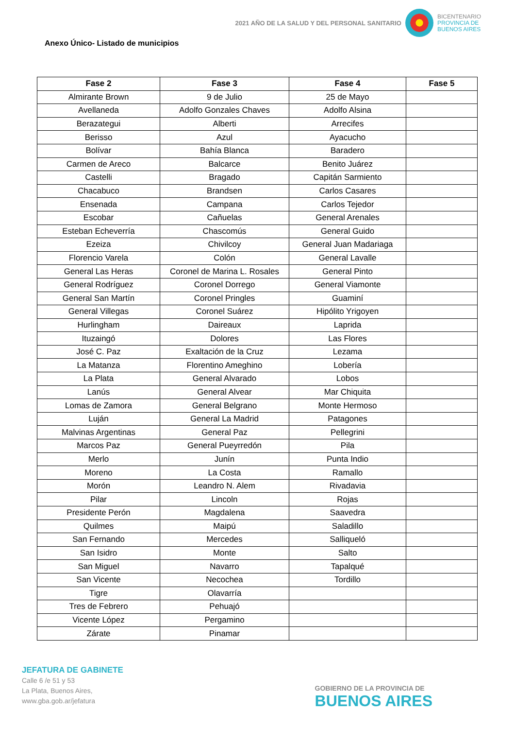2021 AÑO DE LA SALUD Y DEL PERSONAL SANITARIO
BICENTENARIO
PROVINCIA DE
BUENOS AIRES
Anexo Único- Listado de municipios
| Fase 2 | Fase 3 | Fase 4 | Fase 5 |
| --- | --- | --- | --- |
| Almirante Brown | 9 de Julio | 25 de Mayo | |
| Avellaneda | Adolfo Gonzales Chaves | Adolfo Alsina | |
| Berazategui | Alberti | Arrecifes | |
| Berisso | Azul | Ayacucho | |
| Bolívar | Bahía Blanca | Baradero | |
| Carmen de Areco | Balcarce | Benito Juárez | |
| Castelli | Bragado | Capitán Sarmiento | |
| Chacabuco | Brandsen | Carlos Casares | |
| Ensenada | Campana | Carlos Tejedor | |
| Escobar | Cañuelas | General Arenales | |
| Esteban Echeverría | Chascomús | General Guido | |
| Ezeiza | Chivilcoy | General Juan Madariaga | |
| Florencio Varela | Colón | General Lavalle | |
| General Las Heras | Coronel de Marina L. Rosales | General Pinto | |
| General Rodríguez | Coronel Dorrego | General Viamonte | |
| General San Martín | Coronel Pringles | Guaminí | |
| General Villegas | Coronel Suárez | Hipólito Yrigoyen | |
| Hurlingham | Daireaux | Laprida | |
| Ituzaingó | Dolores | Las Flores | |
| José C. Paz | Exaltación de la Cruz | Lezama | |
| La Matanza | Florentino Ameghino | Lobería | |
| La Plata | General Alvarado | Lobos | |
| Lanús | General Alvear | Mar Chiquita | |
| Lomas de Zamora | General Belgrano | Monte Hermoso | |
| Luján | General La Madrid | Patagones | |
| Malvinas Argentinas | General Paz | Pellegrini | |
| Marcos Paz | General Pueyrredón | Pila | |
| Merlo | Junín | Punta Indio | |
| Moreno | La Costa | Ramallo | |
| Morón | Leandro N. Alem | Rivadavia | |
| Pilar | Lincoln | Rojas | |
| Presidente Perón | Magdalena | Saavedra | |
| Quilmes | Maipú | Saladillo | |
| San Fernando | Mercedes | Salliqueló | |
| San Isidro | Monte | Salto | |
| San Miguel | Navarro | Tapalqué | |
| San Vicente | Necochea | Tordillo | |
| Tigre | Olavarría | | |
| Tres de Febrero | Pehuajó | | |
| Vicente López | Pergamino | | |
| Zárate | Pinamar | | |
JEFATURA DE GABINETE
Calle 6 /e 51 y 53
La Plata, Buenos Aires,
www.gba.gob.ar/jefatura
GOBIERNO DE LA PROVINCIA DE
BUENOS AIRES